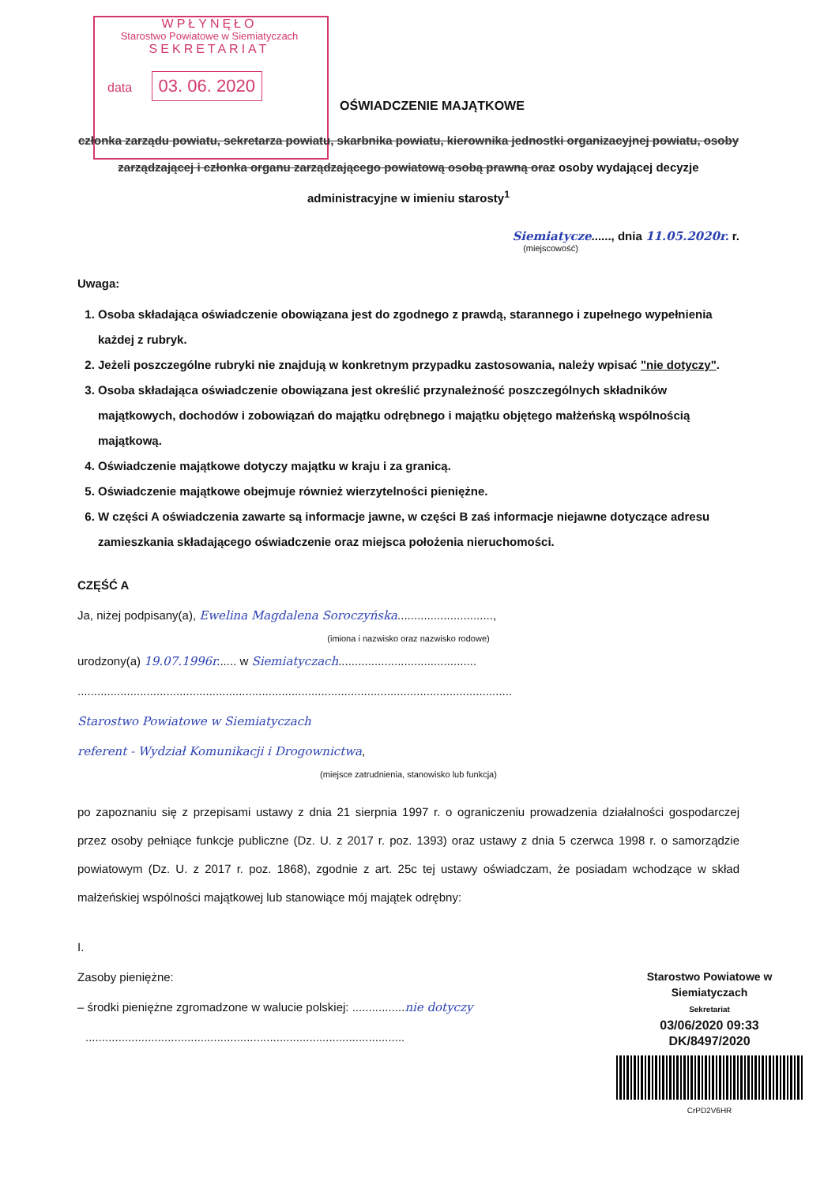WPŁYNĘŁO
Starostwo Powiatowe w Siemiatyczach
SEKRETARIAT
data 03. 06. 2020
OŚWIADCZENIE MAJĄTKOWE
członka zarządu powiatu, sekretarza powiatu, skarbnika powiatu, kierownika jednostki organizacyjnej powiatu, osoby zarządzającej i członka organu zarządzającego powiatową osobą prawną oraz osoby wydającej decyzje administracyjne w imieniu starosty<sup>1</sup>
Siemiatycze......, dnia 11.05.2020r. r.
(miejscowość)
Uwaga:
1. Osoba składająca oświadczenie obowiązana jest do zgodnego z prawdą, starannego i zupełnego wypełnienia każdej z rubryk.
2. Jeżeli poszczególne rubryki nie znajdują w konkretnym przypadku zastosowania, należy wpisać "nie dotyczy".
3. Osoba składająca oświadczenie obowiązana jest określić przynależność poszczególnych składników majątkowych, dochodów i zobowiązań do majątku odrębnego i majątku objętego małżeńską wspólnością majątkową.
4. Oświadczenie majątkowe dotyczy majątku w kraju i za granicą.
5. Oświadczenie majątkowe obejmuje również wierzytelności pieniężne.
6. W części A oświadczenia zawarte są informacje jawne, w części B zaś informacje niejawne dotyczące adresu zamieszkania składającego oświadczenie oraz miejsca położenia nieruchomości.
CZĘŚĆ A
Ja, niżej podpisany(a), Ewelina Magdalena Soroczyńska.............................,
(imiona i nazwisko oraz nazwisko rodowe)
urodzony(a) 19.07.1996r...... w Siemiatyczach..........................................
....................................................................................................................................
Starostwo Powiatowe w Siemiatyczach
referent - Wydział Komunikacji i Drogownictwa,
(miejsce zatrudnienia, stanowisko lub funkcja)
po zapoznaniu się z przepisami ustawy z dnia 21 sierpnia 1997 r. o ograniczeniu prowadzenia działalności gospodarczej przez osoby pełniące funkcje publiczne (Dz. U. z 2017 r. poz. 1393) oraz ustawy z dnia 5 czerwca 1998 r. o samorządzie powiatowym (Dz. U. z 2017 r. poz. 1868), zgodnie z art. 25c tej ustawy oświadczam, że posiadam wchodzące w skład małżeńskiej wspólności majątkowej lub stanowiące mój majątek odrębny:
I.
Zasoby pieniężne:
– środki pieniężne zgromadzone w walucie polskiej: ................nie dotyczy
.................................................................................................
Starostwo Powiatowe w Siemiatyczach
Sekretariat
03/06/2020 09:33
DK/8497/2020
CrPD2V6HR